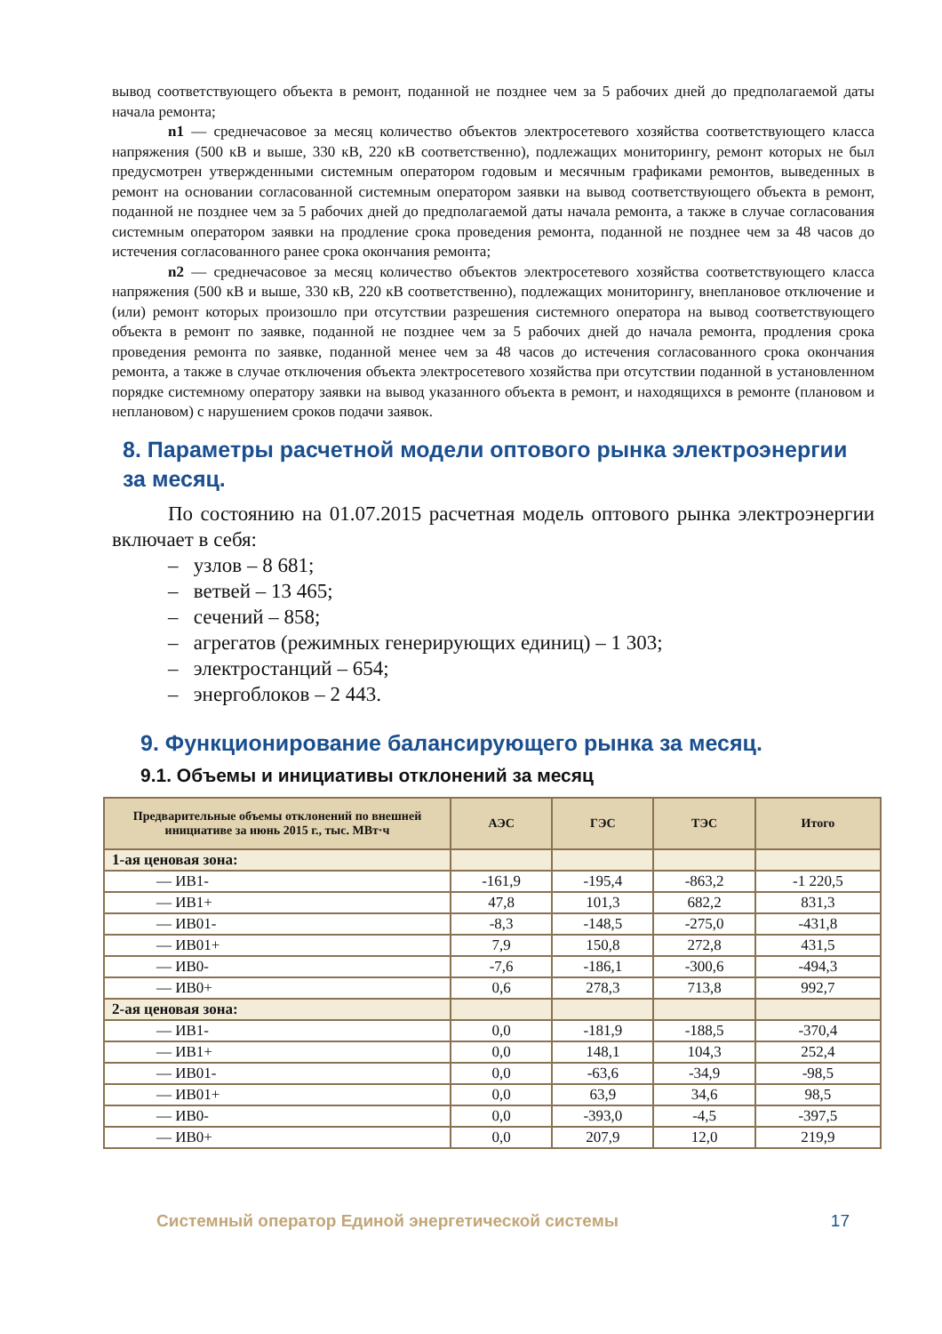вывод соответствующего объекта в ремонт, поданной не позднее чем за 5 рабочих дней до предполагаемой даты начала ремонта;
n1 — среднечасовое за месяц количество объектов электросетевого хозяйства соответствующего класса напряжения (500 кВ и выше, 330 кВ, 220 кВ соответственно), подлежащих мониторингу, ремонт которых не был предусмотрен утвержденными системным оператором годовым и месячным графиками ремонтов, выведенных в ремонт на основании согласованной системным оператором заявки на вывод соответствующего объекта в ремонт, поданной не позднее чем за 5 рабочих дней до предполагаемой даты начала ремонта, а также в случае согласования системным оператором заявки на продление срока проведения ремонта, поданной не позднее чем за 48 часов до истечения согласованного ранее срока окончания ремонта;
n2 — среднечасовое за месяц количество объектов электросетевого хозяйства соответствующего класса напряжения (500 кВ и выше, 330 кВ, 220 кВ соответственно), подлежащих мониторингу, внеплановое отключение и (или) ремонт которых произошло при отсутствии разрешения системного оператора на вывод соответствующего объекта в ремонт по заявке, поданной не позднее чем за 5 рабочих дней до начала ремонта, продления срока проведения ремонта по заявке, поданной менее чем за 48 часов до истечения согласованного срока окончания ремонта, а также в случае отключения объекта электросетевого хозяйства при отсутствии поданной в установленном порядке системному оператору заявки на вывод указанного объекта в ремонт, и находящихся в ремонте (плановом и неплановом) с нарушением сроков подачи заявок.
8. Параметры расчетной модели оптового рынка электроэнергии за месяц.
По состоянию на 01.07.2015 расчетная модель оптового рынка электроэнергии включает в себя:
– узлов – 8 681;
– ветвей – 13 465;
– сечений – 858;
– агрегатов (режимных генерирующих единиц) – 1 303;
– электростанций – 654;
– энергоблоков – 2 443.
9. Функционирование балансирующего рынка за месяц.
9.1. Объемы и инициативы отклонений за месяц
| Предварительные объемы отклонений по внешней инициативе за июнь 2015 г., тыс. МВт·ч | АЭС | ГЭС | ТЭС | Итого |
| --- | --- | --- | --- | --- |
| 1-ая ценовая зона: | | | | |
| — ИВ1- | -161,9 | -195,4 | -863,2 | -1 220,5 |
| — ИВ1+ | 47,8 | 101,3 | 682,2 | 831,3 |
| — ИВ01- | -8,3 | -148,5 | -275,0 | -431,8 |
| — ИВ01+ | 7,9 | 150,8 | 272,8 | 431,5 |
| — ИВ0- | -7,6 | -186,1 | -300,6 | -494,3 |
| — ИВ0+ | 0,6 | 278,3 | 713,8 | 992,7 |
| 2-ая ценовая зона: | | | | |
| — ИВ1- | 0,0 | -181,9 | -188,5 | -370,4 |
| — ИВ1+ | 0,0 | 148,1 | 104,3 | 252,4 |
| — ИВ01- | 0,0 | -63,6 | -34,9 | -98,5 |
| — ИВ01+ | 0,0 | 63,9 | 34,6 | 98,5 |
| — ИВ0- | 0,0 | -393,0 | -4,5 | -397,5 |
| — ИВ0+ | 0,0 | 207,9 | 12,0 | 219,9 |
Системный оператор Единой энергетической системы 17